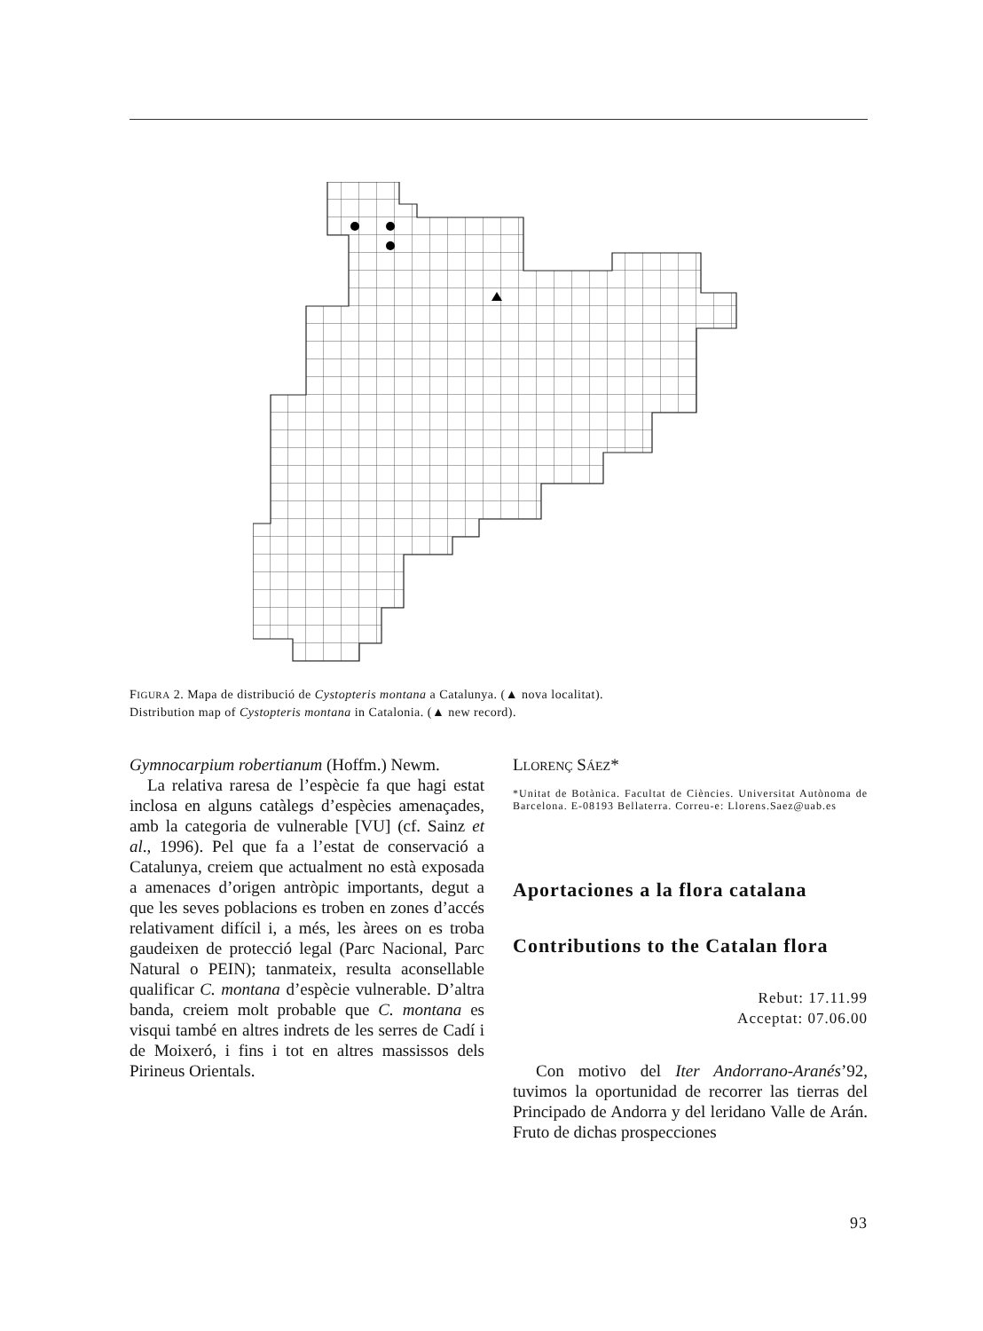FIGURA 2. Mapa de distribució de Cystopteris montana a Catalunya. (▲ nova localitat).
Distribution map of Cystopteris montana in Catalonia. (▲ new record).
Gymnocarpium robertianum (Hoffm.) Newm.
La relativa raresa de l’espècie fa que hagi estat inclosa en alguns catàlegs d’espècies amenaçades, amb la categoria de vulnerable [VU] (cf. Sainz et al., 1996). Pel que fa a l’estat de conservació a Catalunya, creiem que actualment no està exposada a amenaces d’origen antròpic importants, degut a que les seves poblacions es troben en zones d’accés relativament difícil i, a més, les àrees on es troba gaudeixen de protecció legal (Parc Nacional, Parc Natural o PEIN); tanmateix, resulta aconsellable qualificar C. montana d’espècie vulnerable. D’altra banda, creiem molt probable que C. montana es visqui també en altres indrets de les serres de Cadí i de Moixeró, i fins i tot en altres massissos dels Pirineus Orientals.
LLORENÇ SÁEZ*
*Unitat de Botànica. Facultat de Ciències. Universitat Autònoma de Barcelona. E-08193 Bellaterra. Correu-e: Llorens.Saez@uab.es
Aportaciones a la flora catalana
Contributions to the Catalan flora
Rebut: 17.11.99
Acceptat: 07.06.00
Con motivo del Iter Andorrano-Aranés’92, tuvimos la oportunidad de recorrer las tierras del Principado de Andorra y del leridano Valle de Arán. Fruto de dichas prospecciones
93